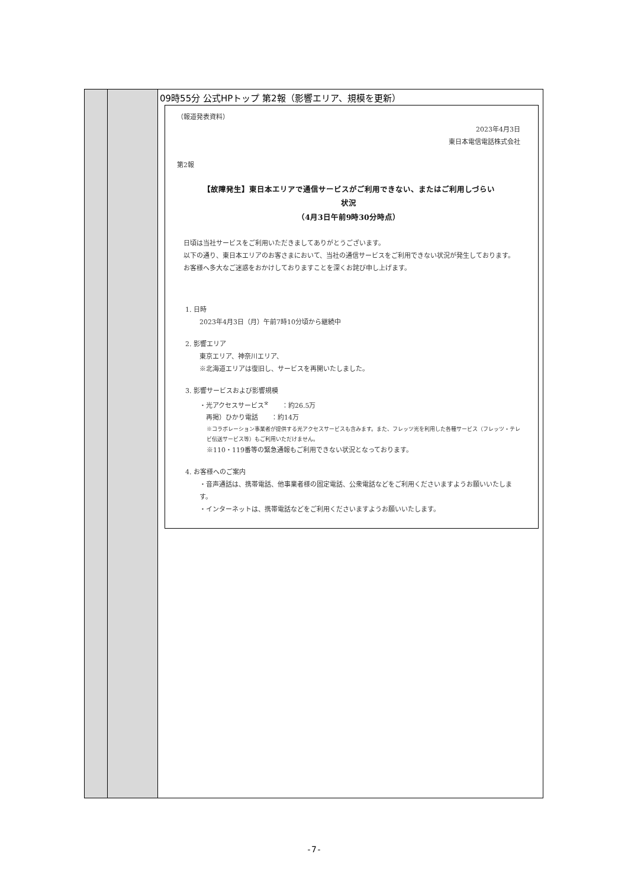| | | 09時55分 公式HPトップ 第2報（影響エリア、規模を更新） （報道発表資料） 2023年4月3日 東日本電信電話株式会社 第2報 【故障発生】東日本エリアで通信サービスがご利用できない、またはご利用しづらい 状況 （4月3日午前9時30分時点） 日頃は当社サービスをご利用いただきましてありがとうございます。 以下の通り、東日本エリアのお客さまにおいて、当社の通信サービスをご利用できない状況が発生しております。 お客様へ多大なご迷惑をおかけしておりますことを深くお詫び申し上げます。 1. 日時 2023年4月3日（月）午前7時10分頃から継続中 2. 影響エリア 東京エリア、神奈川エリア、 ※北海道エリアは復旧し、サービスを再開いたしました。 3. 影響サービスおよび影響規模 ・光アクセスサービス<sup>※</sup> ：約26.5万 再掲）ひかり電話 ：約14万 ※コラボレーション事業者が提供する光アクセスサービスも含みます。また、フレッツ光を利用した各種サービス（フレッツ・テレビ伝送サービス等）もご利用いただけません。 ※110・119番等の緊急通報もご利用できない状況となっております。 4. お客様へのご案内 ・音声通話は、携帯電話、他事業者様の固定電話、公衆電話などをご利用くださいますようお願いいたします。 ・インターネットは、携帯電話などをご利用くださいますようお願いいたします。 |
-7-